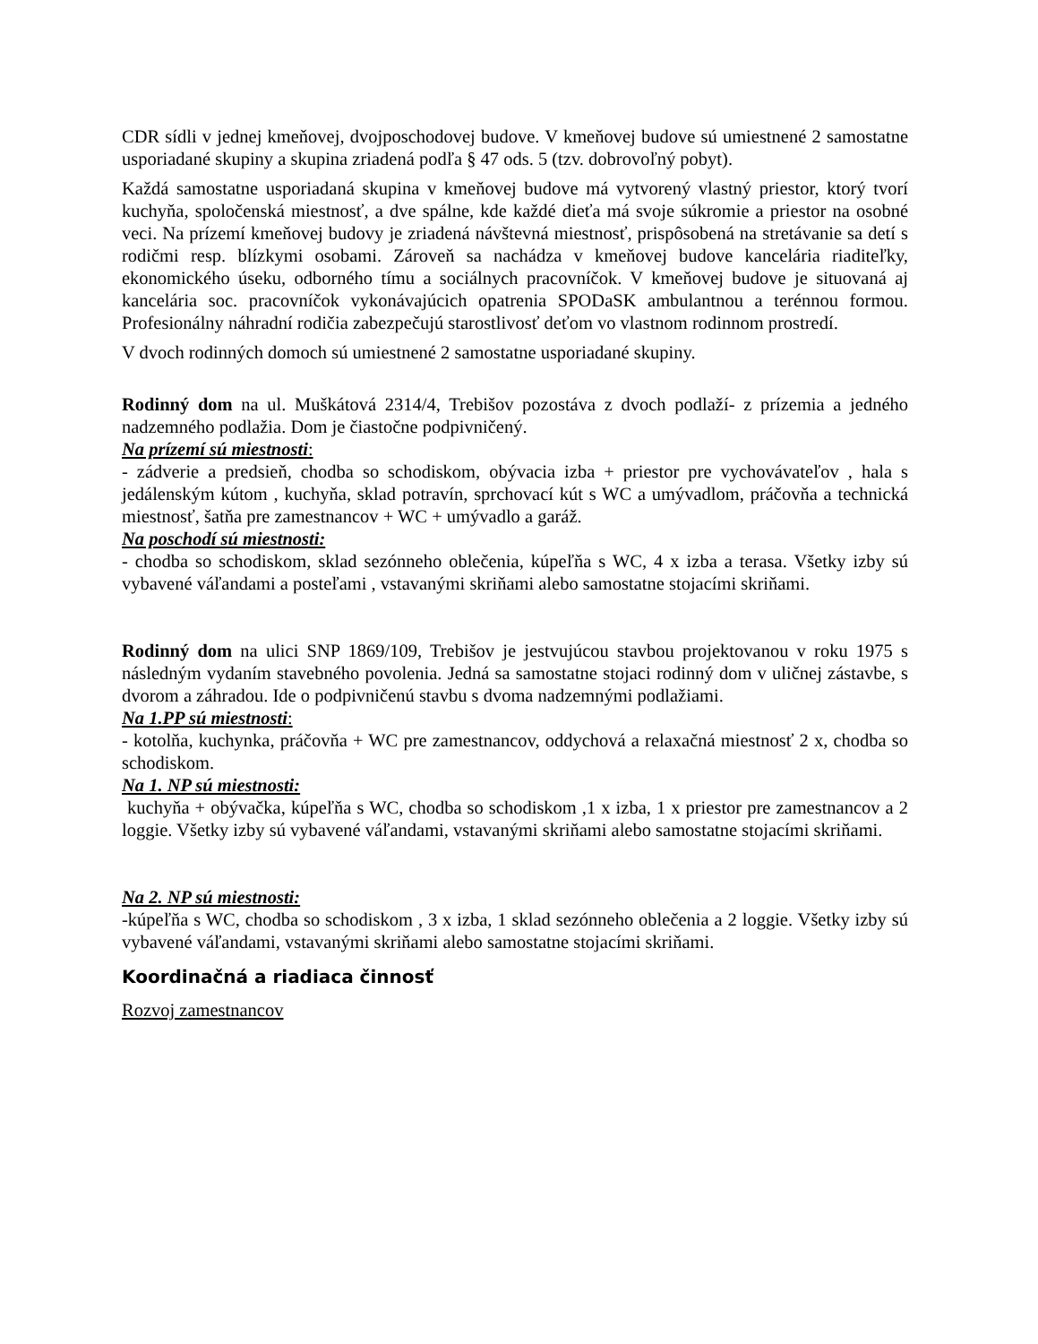CDR sídli v jednej kmeňovej, dvojposchodovej budove. V kmeňovej budove sú umiestnené 2 samostatne usporiadané skupiny a skupina zriadená podľa § 47 ods. 5 (tzv. dobrovoľný pobyt).
Každá samostatne usporiadaná skupina v kmeňovej budove má vytvorený vlastný priestor, ktorý tvorí kuchyňa, spoločenská miestnosť, a dve spálne, kde každé dieťa má svoje súkromie a priestor na osobné veci. Na prízemí kmeňovej budovy je zriadená návštevná miestnosť, prispôsobená na stretávanie sa detí s rodičmi resp. blízkymi osobami. Zároveň sa nachádza v kmeňovej budove kancelária riaditeľky, ekonomického úseku, odborného tímu a sociálnych pracovníčok. V kmeňovej budove je situovaná aj kancelária soc. pracovníčok vykonávajúcich opatrenia SPODaSK ambulantnou a terénnou formou. Profesionálny náhradní rodičia zabezpečujú starostlivosť deťom vo vlastnom rodinnom prostredí.
V dvoch rodinných domoch sú umiestnené 2 samostatne usporiadané skupiny.
Rodinný dom na ul. Muškátová 2314/4, Trebišov pozostáva z dvoch podlaží- z prízemia a jedného nadzemného podlažia. Dom je čiastočne podpivničený.
Na prízemí sú miestnosti:
- zádverie a predsieň, chodba so schodiskom, obývacia izba + priestor pre vychovávateľov , hala s jedálenským kútom , kuchyňa, sklad potravín, sprchovací kút s WC a umývadlom, práčovňa a technická miestnosť, šatňa pre zamestnancov + WC + umývadlo a garáž.
Na poschodí sú miestnosti:
- chodba so schodiskom, sklad sezónneho oblečenia, kúpeľňa s WC, 4 x izba a terasa. Všetky izby sú vybavené váľandami a posteľami , vstavanými skriňami alebo samostatne stojacími skriňami.
Rodinný dom na ulici SNP 1869/109, Trebišov je jestvujúcou stavbou projektovanou v roku 1975 s následným vydaním stavebného povolenia. Jedná sa samostatne stojaci rodinný dom v uličnej zástavbe, s dvorom a záhradou. Ide o podpivničenú stavbu s dvoma nadzemnými podlažiami.
Na 1.PP sú miestnosti:
- kotolňa, kuchynka, práčovňa + WC pre zamestnancov, oddychová a relaxačná miestnosť 2 x, chodba so schodiskom.
Na 1. NP sú miestnosti:
kuchyňa + obývačka, kúpeľňa s WC, chodba so schodiskom ,1 x izba, 1 x priestor pre zamestnancov a 2 loggie. Všetky izby sú vybavené váľandami, vstavanými skriňami alebo samostatne stojacími skriňami.
Na 2. NP sú miestnosti:
-kúpeľňa s WC, chodba so schodiskom , 3 x izba, 1 sklad sezónneho oblečenia a 2 loggie. Všetky izby sú vybavené váľandami, vstavanými skriňami alebo samostatne stojacími skriňami.
Koordinačná a riadiaca činnosť
Rozvoj zamestnancov